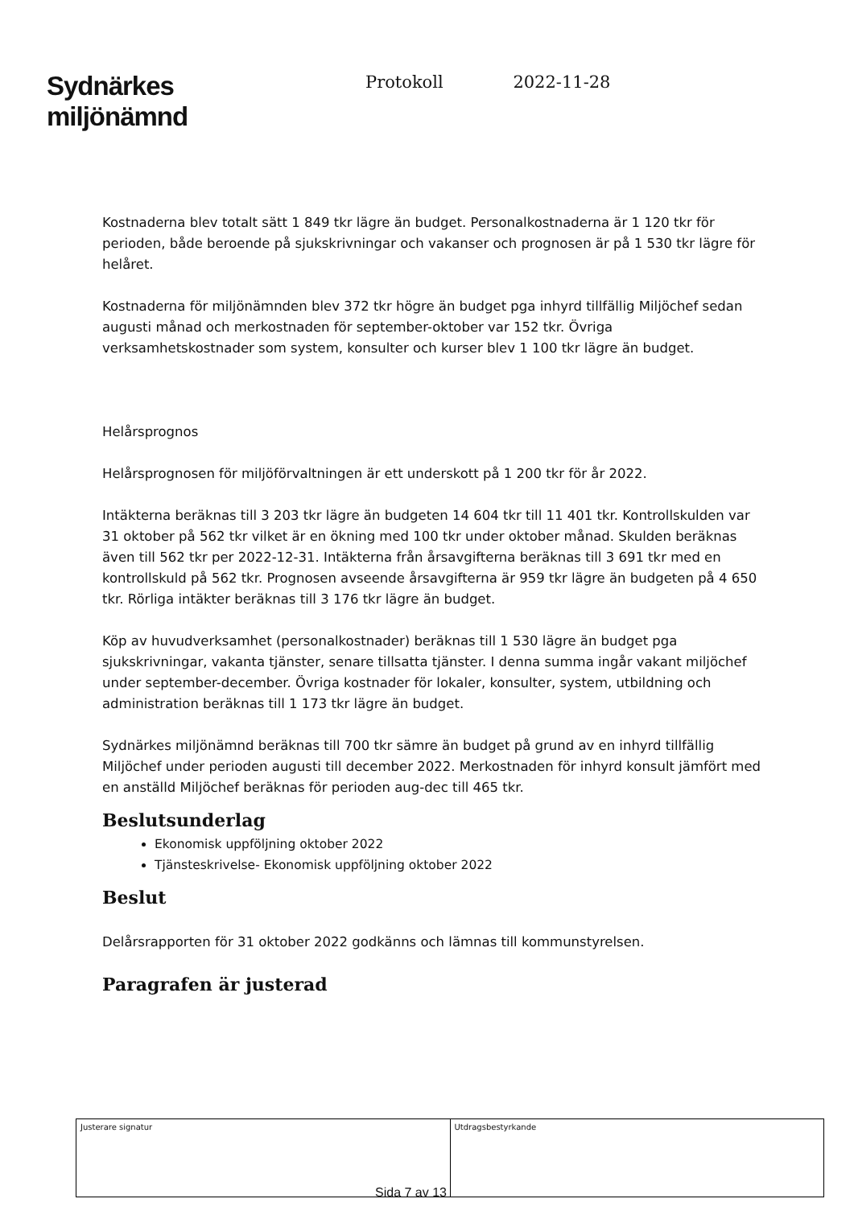Sydnärkes
miljönämnd
Protokoll 2022-11-28
Kostnaderna blev totalt sätt 1 849 tkr lägre än budget. Personalkostnaderna är 1 120 tkr för perioden, både beroende på sjukskrivningar och vakanser och prognosen är på 1 530 tkr lägre för helåret.
Kostnaderna för miljönämnden blev 372 tkr högre än budget pga inhyrd tillfällig Miljöchef sedan augusti månad och merkostnaden för september-oktober var 152 tkr. Övriga verksamhetskostnader som system, konsulter och kurser blev 1 100 tkr lägre än budget.
Helårsprognos
Helårsprognosen för miljöförvaltningen är ett underskott på 1 200 tkr för år 2022.
Intäkterna beräknas till 3 203 tkr lägre än budgeten 14 604 tkr till 11 401 tkr. Kontrollskulden var 31 oktober på 562 tkr vilket är en ökning med 100 tkr under oktober månad. Skulden beräknas även till 562 tkr per 2022-12-31. Intäkterna från årsavgifterna beräknas till 3 691 tkr med en kontrollskuld på 562 tkr. Prognosen avseende årsavgifterna är 959 tkr lägre än budgeten på 4 650 tkr. Rörliga intäkter beräknas till 3 176 tkr lägre än budget.
Köp av huvudverksamhet (personalkostnader) beräknas till 1 530 lägre än budget pga sjukskrivningar, vakanta tjänster, senare tillsatta tjänster. I denna summa ingår vakant miljöchef under september-december. Övriga kostnader för lokaler, konsulter, system, utbildning och administration beräknas till 1 173 tkr lägre än budget.
Sydnärkes miljönämnd beräknas till 700 tkr sämre än budget på grund av en inhyrd tillfällig Miljöchef under perioden augusti till december 2022. Merkostnaden för inhyrd konsult jämfört med en anställd Miljöchef beräknas för perioden aug-dec till 465 tkr.
Beslutsunderlag
Ekonomisk uppföljning oktober 2022
Tjänsteskrivelse- Ekonomisk uppföljning oktober 2022
Beslut
Delårsrapporten för 31 oktober 2022 godkänns och lämnas till kommunstyrelsen.
Paragrafen är justerad
| Justerare signatur | Utdragsbestyrkande |
Sida 7 av 13